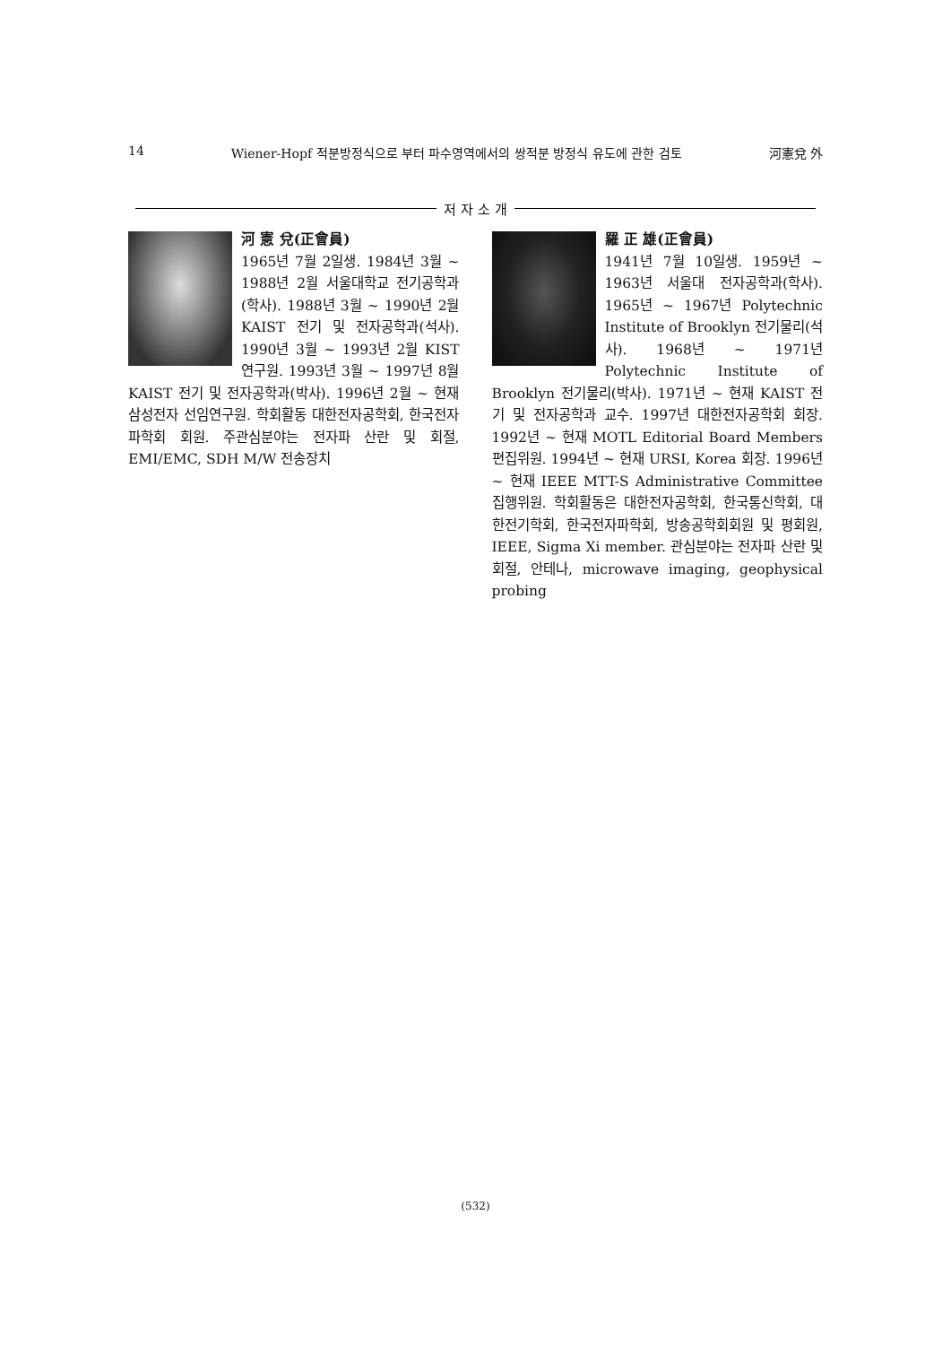14 Wiener-Hopf 적분방정식으로 부터 파수영역에서의 쌍적분 방정식 유도에 관한 검토 河憲兌 外
저 자 소 개
河 憲 兌(正會員)
1965년 7월 2일생. 1984년 3월 ~ 1988년 2월 서울대학교 전기공학과(학사). 1988년 3월 ~ 1990년 2월 KAIST 전기 및 전자공학과(석사). 1990년 3월 ~ 1993년 2월 KIST 연구원. 1993년 3월 ~ 1997년 8월 KAIST 전기 및 전자공학과(박사). 1996년 2월 ~ 현재 삼성전자 선임연구원. 학회활동 대한전자공학회, 한국전자파학회 회원. 주관심분야는 전자파 산란 및 회절, EMI/EMC, SDH M/W 전송장치
羅 正 雄(正會員)
1941년 7월 10일생. 1959년 ~ 1963년 서울대 전자공학과(학사). 1965년 ~ 1967년 Polytechnic Institute of Brooklyn 전기물리(석사). 1968년 ~ 1971년 Polytechnic Institute of Brooklyn 전기물리(박사). 1971년 ~ 현재 KAIST 전기 및 전자공학과 교수. 1997년 대한전자공학회 회장. 1992년 ~ 현재 MOTL Editorial Board Members 편집위원. 1994년 ~ 현재 URSI, Korea 회장. 1996년 ~ 현재 IEEE MTT-S Administrative Committee 집행위원. 학회활동은 대한전자공학회, 한국통신학회, 대한전기학회, 한국전자파학회, 방송공학회회원 및 평회원, IEEE, Sigma Xi member. 관심분야는 전자파 산란 및 회절, 안테나, microwave imaging, geophysical probing
(532)